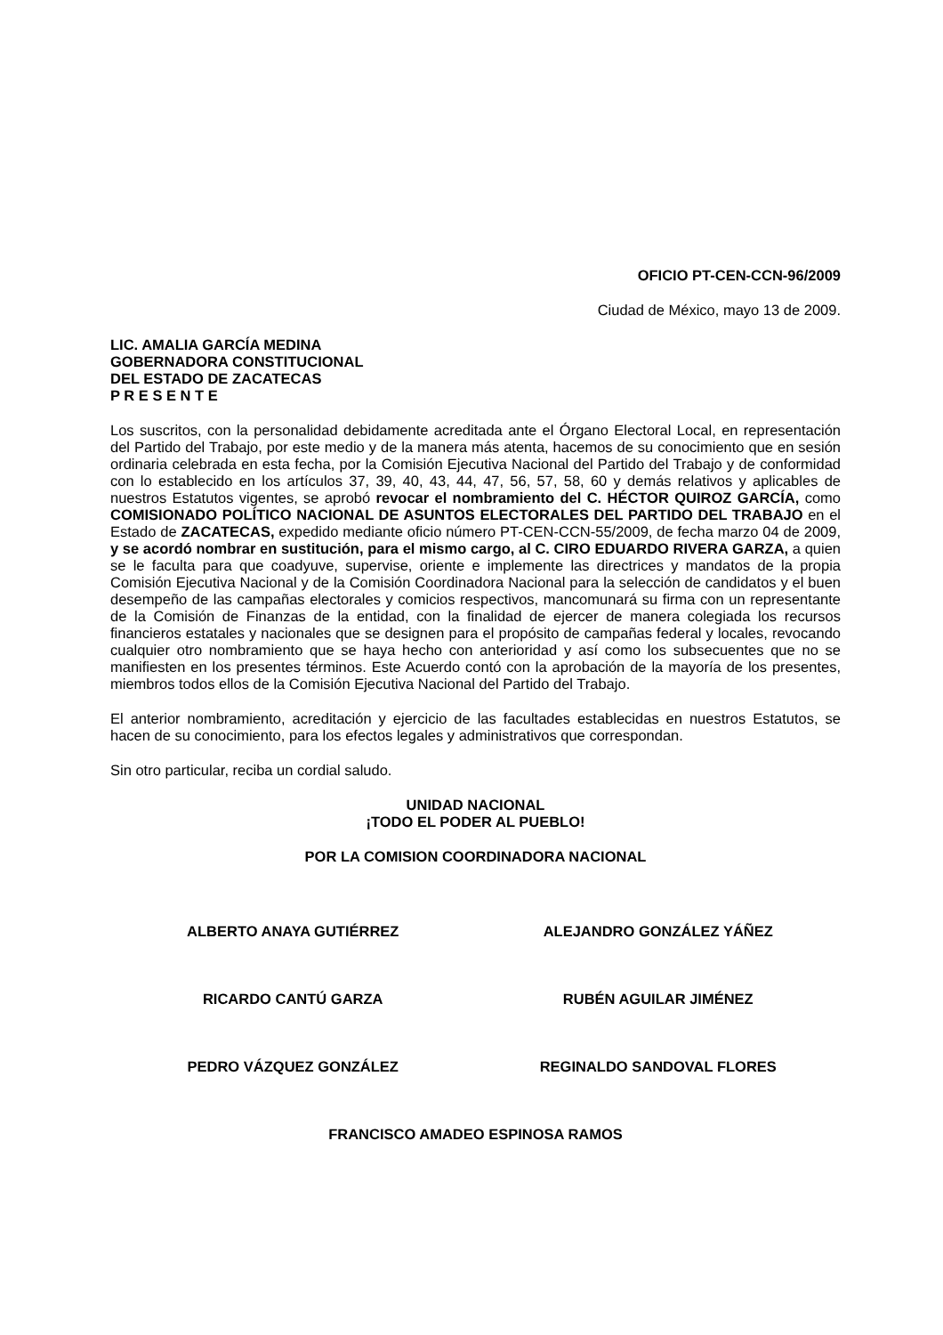OFICIO PT-CEN-CCN-96/2009
Ciudad de México, mayo 13 de 2009.
LIC. AMALIA GARCÍA MEDINA
GOBERNADORA CONSTITUCIONAL
DEL ESTADO DE ZACATECAS
P R E S E N T E
Los suscritos, con la personalidad debidamente acreditada ante el Órgano Electoral Local, en representación del Partido del Trabajo, por este medio y de la manera más atenta, hacemos de su conocimiento que en sesión ordinaria celebrada en esta fecha, por la Comisión Ejecutiva Nacional del Partido del Trabajo y de conformidad con lo establecido en los artículos 37, 39, 40, 43, 44, 47, 56, 57, 58, 60 y demás relativos y aplicables de nuestros Estatutos vigentes, se aprobó revocar el nombramiento del C. HÉCTOR QUIROZ GARCÍA, como COMISIONADO POLÍTICO NACIONAL DE ASUNTOS ELECTORALES DEL PARTIDO DEL TRABAJO en el Estado de ZACATECAS, expedido mediante oficio número PT-CEN-CCN-55/2009, de fecha marzo 04 de 2009, y se acordó nombrar en sustitución, para el mismo cargo, al C. CIRO EDUARDO RIVERA GARZA, a quien se le faculta para que coadyuve, supervise, oriente e implemente las directrices y mandatos de la propia Comisión Ejecutiva Nacional y de la Comisión Coordinadora Nacional para la selección de candidatos y el buen desempeño de las campañas electorales y comicios respectivos, mancomunará su firma con un representante de la Comisión de Finanzas de la entidad, con la finalidad de ejercer de manera colegiada los recursos financieros estatales y nacionales que se designen para el propósito de campañas federal y locales, revocando cualquier otro nombramiento que se haya hecho con anterioridad y así como los subsecuentes que no se manifiesten en los presentes términos. Este Acuerdo contó con la aprobación de la mayoría de los presentes, miembros todos ellos de la Comisión Ejecutiva Nacional del Partido del Trabajo.
El anterior nombramiento, acreditación y ejercicio de las facultades establecidas en nuestros Estatutos, se hacen de su conocimiento, para los efectos legales y administrativos que correspondan.
Sin otro particular, reciba un cordial saludo.
UNIDAD NACIONAL
¡TODO EL PODER AL PUEBLO!
POR LA COMISION COORDINADORA NACIONAL
ALBERTO ANAYA GUTIÉRREZ ALEJANDRO GONZÁLEZ YÁÑEZ
RICARDO CANTÚ GARZA RUBÉN AGUILAR JIMÉNEZ
PEDRO VÁZQUEZ GONZÁLEZ REGINALDO SANDOVAL FLORES
FRANCISCO AMADEO ESPINOSA RAMOS